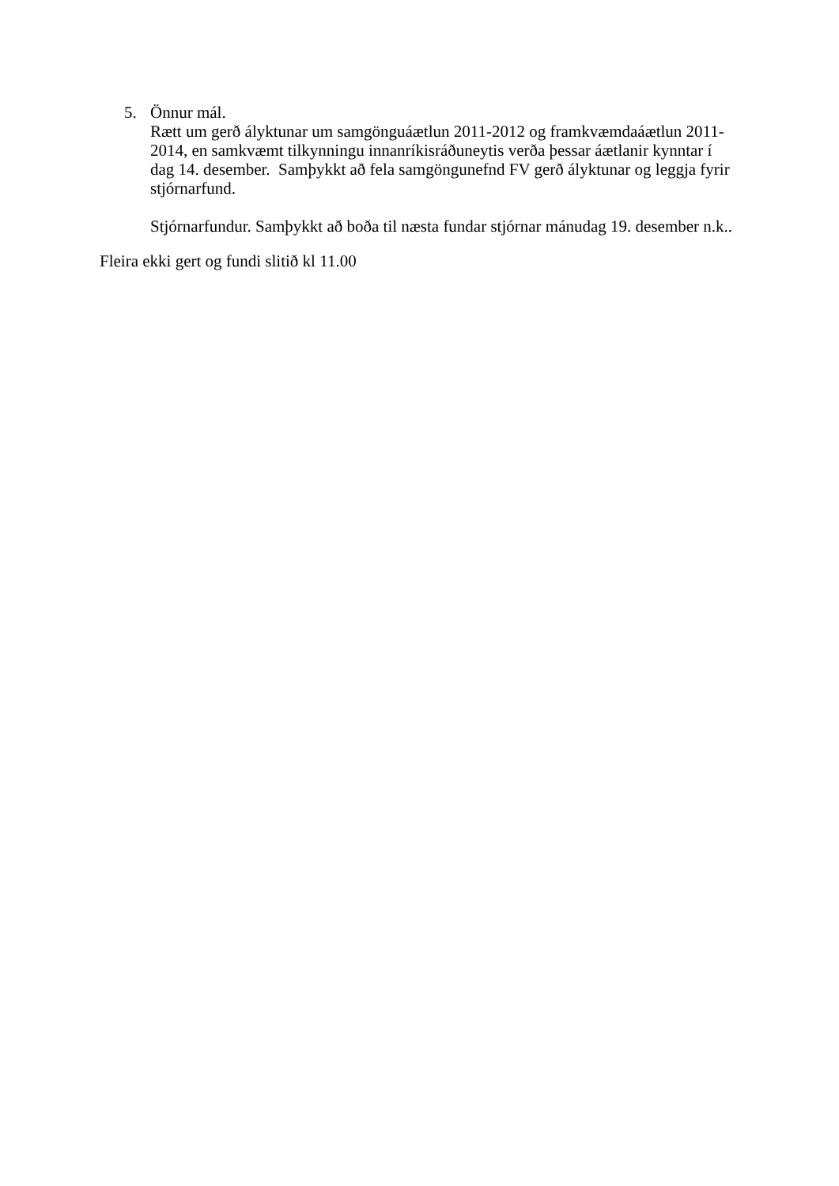5. Önnur mál.
Rætt um gerð ályktunar um samgönguáætlun 2011-2012 og framkvæmdaáætlun 2011-2014, en samkvæmt tilkynningu innanríkisráðuneytis verða þessar áætlanir kynntar í dag 14. desember. Samþykkt að fela samgöngunefnd FV gerð ályktunar og leggja fyrir stjórnarfund.
Stjórnarfundur. Samþykkt að boða til næsta fundar stjórnar mánudag 19. desember n.k..
Fleira ekki gert og fundi slitið kl 11.00